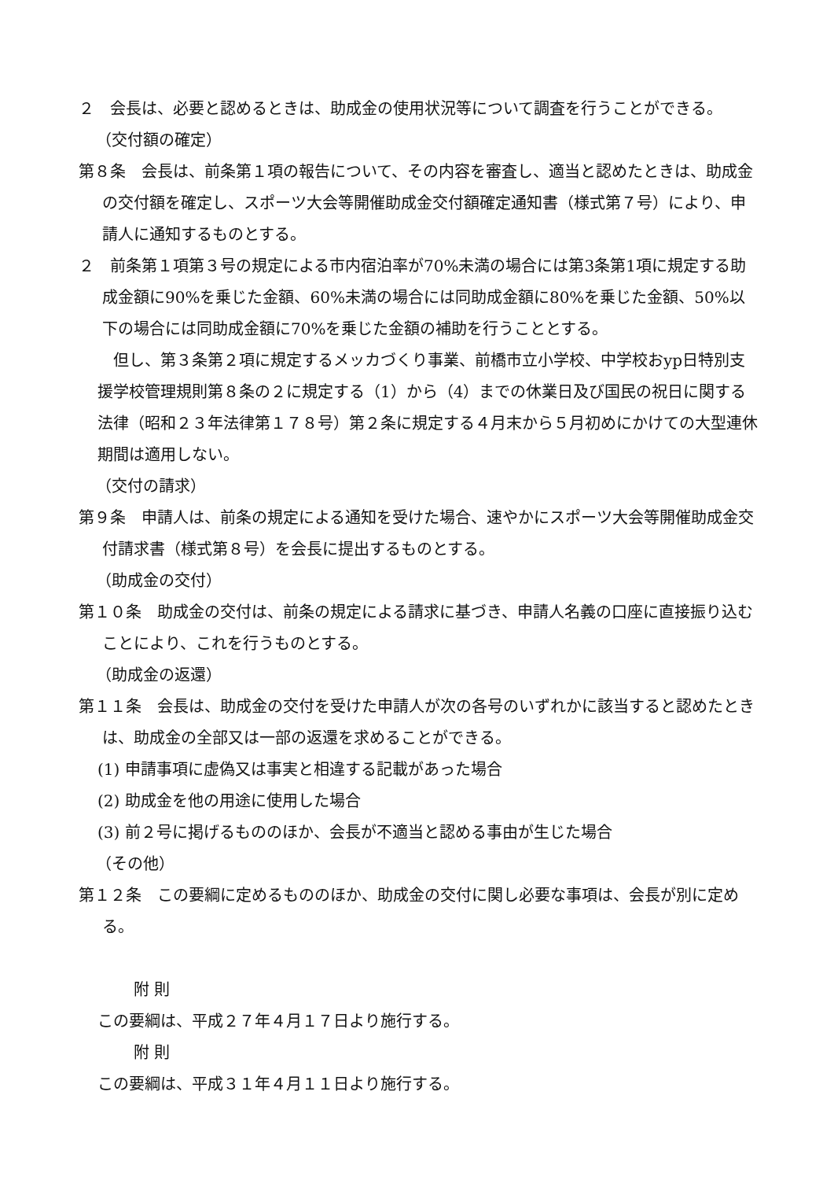２　会長は、必要と認めるときは、助成金の使用状況等について調査を行うことができる。
（交付額の確定）
第８条　会長は、前条第１項の報告について、その内容を審査し、適当と認めたときは、助成金の交付額を確定し、スポーツ大会等開催助成金交付額確定通知書（様式第７号）により、申請人に通知するものとする。
２　前条第１項第３号の規定による市内宿泊率が70%未満の場合には第3条第1項に規定する助成金額に90%を乗じた金額、60%未満の場合には同助成金額に80%を乗じた金額、50%以下の場合には同助成金額に70%を乗じた金額の補助を行うこととする。
　但し、第３条第２項に規定するメッカづくり事業、前橋市立小学校、中学校おyp日特別支援学校管理規則第８条の２に規定する（1）から（4）までの休業日及び国民の祝日に関する法律（昭和２３年法律第１７８号）第２条に規定する４月末から５月初めにかけての大型連休期間は適用しない。
（交付の請求）
第９条　申請人は、前条の規定による通知を受けた場合、速やかにスポーツ大会等開催助成金交付請求書（様式第８号）を会長に提出するものとする。
（助成金の交付）
第１０条　助成金の交付は、前条の規定による請求に基づき、申請人名義の口座に直接振り込むことにより、これを行うものとする。
（助成金の返還）
第１１条　会長は、助成金の交付を受けた申請人が次の各号のいずれかに該当すると認めたときは、助成金の全部又は一部の返還を求めることができる。
(1) 申請事項に虚偽又は事実と相違する記載があった場合
(2) 助成金を他の用途に使用した場合
(3) 前２号に掲げるもののほか、会長が不適当と認める事由が生じた場合
（その他）
第１２条　この要綱に定めるもののほか、助成金の交付に関し必要な事項は、会長が別に定める。
附 則
この要綱は、平成２７年４月１７日より施行する。
附 則
この要綱は、平成３１年４月１１日より施行する。